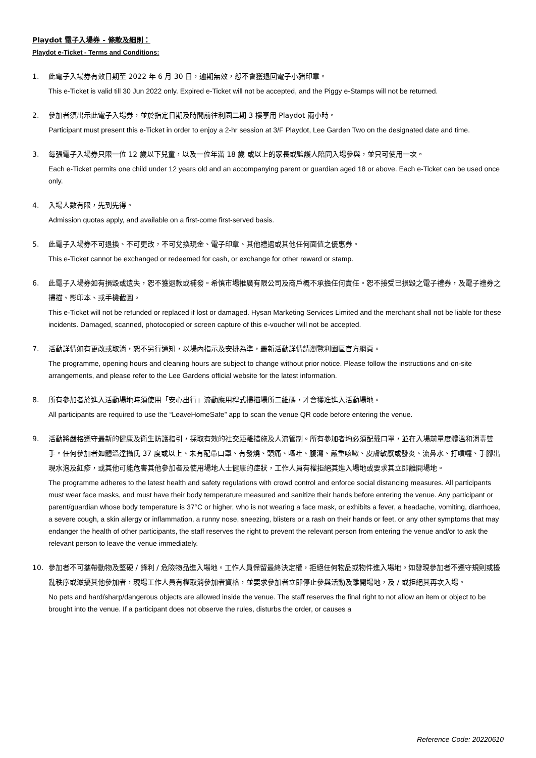Playdot 電子入場券 - 條款及細則：
Playdot e-Ticket - Terms and Conditions:
1. 此電子入場券有效日期至 2022 年 6 月 30 日，逾期無效，恕不會獲退回電子小豬印章。
This e-Ticket is valid till 30 Jun 2022 only. Expired e-Ticket will not be accepted, and the Piggy e-Stamps will not be returned.
2. 參加者須出示此電子入場券，並於指定日期及時間前往利園二期 3 樓享用 Playdot 兩小時。
Participant must present this e-Ticket in order to enjoy a 2-hr session at 3/F Playdot, Lee Garden Two on the designated date and time.
3. 每張電子入場券只限一位 12 歲以下兒童，以及一位年滿 18 歲 或以上的家長或監護人陪同入場參與，並只可使用一次。
Each e-Ticket permits one child under 12 years old and an accompanying parent or guardian aged 18 or above. Each e-Ticket can be used once only.
4. 入場人數有限，先到先得。
Admission quotas apply, and available on a first-come first-served basis.
5. 此電子入場券不可退換、不可更改，不可兌換現金、電子印章、其他禮遇或其他任何面值之優惠券。
This e-Ticket cannot be exchanged or redeemed for cash, or exchange for other reward or stamp.
6. 此電子入場券如有損毀或遺失，恕不獲退款或補發。希慎市場推廣有限公司及商戶概不承擔任何責任。恕不接受已損毀之電子禮券，及電子禮券之掃描、影印本、或手機截圖。
This e-Ticket will not be refunded or replaced if lost or damaged. Hysan Marketing Services Limited and the merchant shall not be liable for these incidents. Damaged, scanned, photocopied or screen capture of this e-voucher will not be accepted.
7. 活動詳情如有更改或取消，恕不另行通知，以場內指示及安排為準，最新活動詳情請瀏覽利園區官方網頁。
The programme, opening hours and cleaning hours are subject to change without prior notice. Please follow the instructions and on-site arrangements, and please refer to the Lee Gardens official website for the latest information.
8. 所有參加者於進入活動場地時須使用「安心出行」流動應用程式掃描場所二維碼，才會獲准進入活動場地。
All participants are required to use the “LeaveHomeSafe” app to scan the venue QR code before entering the venue.
9. 活動將嚴格遵守最新的健康及衛生防護指引，採取有效的社交距離措施及人流管制。所有參加者均必須配戴口罩，並在入場前量度體溫和消毒雙手。任何參加者如體溫達攝氏 37 度或以上、未有配帶口罩、有發燒、頭痛、嘔吐、腹瀉、嚴重咳嗽、皮膚敏感或發炎、流鼻水、打噴嚏、手腳出現水泡及紅疹，或其他可能危害其他參加者及使用場地人士健康的症狀，工作人員有權拒絕其進入場地或要求其立即離開場地。
The programme adheres to the latest health and safety regulations with crowd control and enforce social distancing measures. All participants must wear face masks, and must have their body temperature measured and sanitize their hands before entering the venue. Any participant or parent/guardian whose body temperature is 37°C or higher, who is not wearing a face mask, or exhibits a fever, a headache, vomiting, diarrhoea, a severe cough, a skin allergy or inflammation, a runny nose, sneezing, blisters or a rash on their hands or feet, or any other symptoms that may endanger the health of other participants, the staff reserves the right to prevent the relevant person from entering the venue and/or to ask the relevant person to leave the venue immediately.
10. 參加者不可攜帶動物及堅硬 / 鋒利 / 危險物品進入場地。工作人員保留最終決定權，拒絕任何物品或物件進入場地。如發現參加者不遵守規則或擾亂秩序或滋擾其他參加者，現場工作人員有權取消參加者資格，並要求參加者立即停止參與活動及離開場地，及 / 或拒絕其再次入場。
No pets and hard/sharp/dangerous objects are allowed inside the venue. The staff reserves the final right to not allow an item or object to be brought into the venue. If a participant does not observe the rules, disturbs the order, or causes a
Reference Code: 20220610